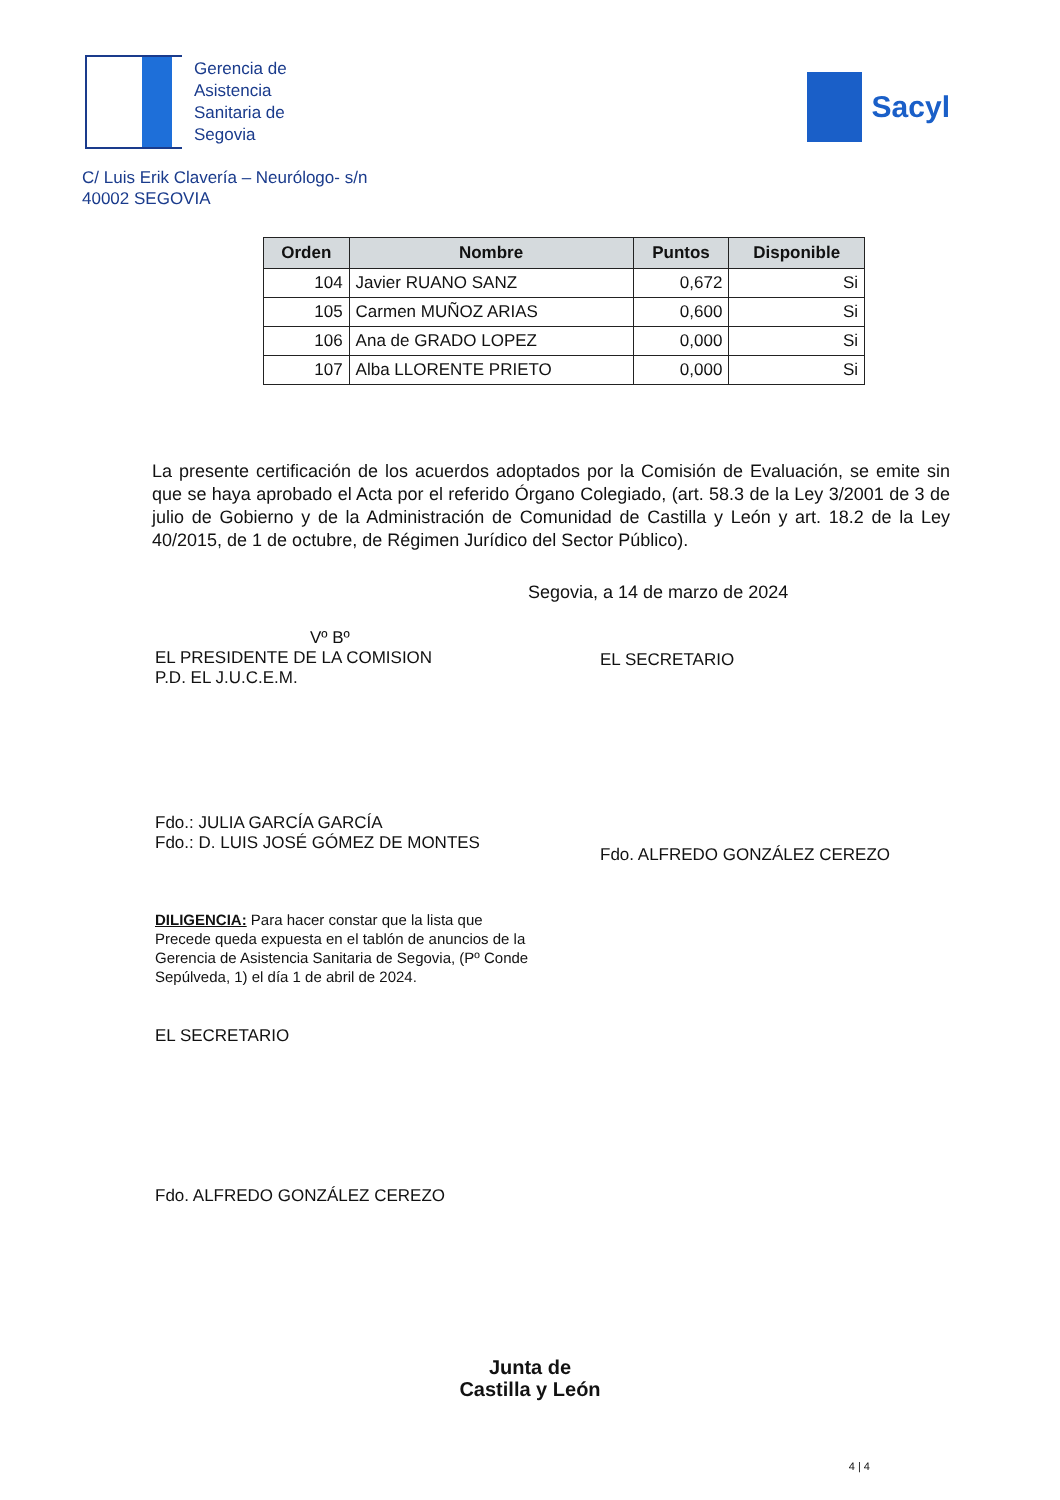Gerencia de
Asistencia
Sanitaria de
Segovia
Sacyl
C/ Luis Erik Clavería – Neurólogo- s/n
40002 SEGOVIA
| Orden | Nombre | Puntos | Disponible |
| --- | --- | --- | --- |
| 104 | Javier RUANO SANZ | 0,672 | Si |
| 105 | Carmen MUÑOZ ARIAS | 0,600 | Si |
| 106 | Ana de GRADO LOPEZ | 0,000 | Si |
| 107 | Alba LLORENTE PRIETO | 0,000 | Si |
La presente certificación de los acuerdos adoptados por la Comisión de Evaluación, se emite sin que se haya aprobado el Acta por el referido Órgano Colegiado, (art. 58.3 de la Ley 3/2001 de 3 de julio de Gobierno y de la Administración de Comunidad de Castilla y León y art. 18.2 de la Ley 40/2015, de 1 de octubre, de Régimen Jurídico del Sector Público).
Segovia, a 14 de marzo de 2024
Vº Bº
EL PRESIDENTE DE LA COMISION
P.D. EL J.U.C.E.M.
Fdo.: JULIA GARCÍA GARCÍA
Fdo.: D. LUIS JOSÉ GÓMEZ DE MONTES
EL SECRETARIO
Fdo. ALFREDO GONZÁLEZ CEREZO
DILIGENCIA: Para hacer constar que la lista que Precede queda expuesta en el tablón de anuncios de la Gerencia de Asistencia Sanitaria de Segovia, (Pº Conde Sepúlveda, 1) el día 1 de abril de 2024.
EL SECRETARIO
Fdo. ALFREDO GONZÁLEZ CEREZO
Junta de
Castilla y León
4 | 4